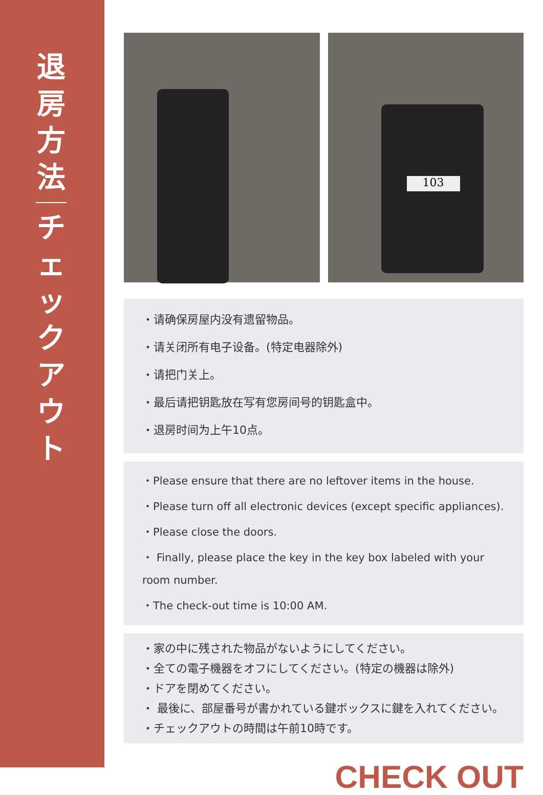退
房
方
法
チ
ェ
ッ
ク
ア
ウ
ト
103
・请确保房屋内没有遗留物品。
・请关闭所有电子设备。(特定电器除外)
・请把门关上。
・最后请把钥匙放在写有您房间号的钥匙盒中。
・退房时间为上午10点。
・Please ensure that there are no leftover items in the house.
・Please turn off all electronic devices (except specific appliances).
・Please close the doors.
・ Finally, please place the key in the key box labeled with your room number.
・The check-out time is 10:00 AM.
・家の中に残された物品がないようにしてください。
・全ての電子機器をオフにしてください。(特定の機器は除外)
・ドアを閉めてください。
・ 最後に、部屋番号が書かれている鍵ボックスに鍵を入れてください。
・チェックアウトの時間は午前10時です。
CHECK OUT